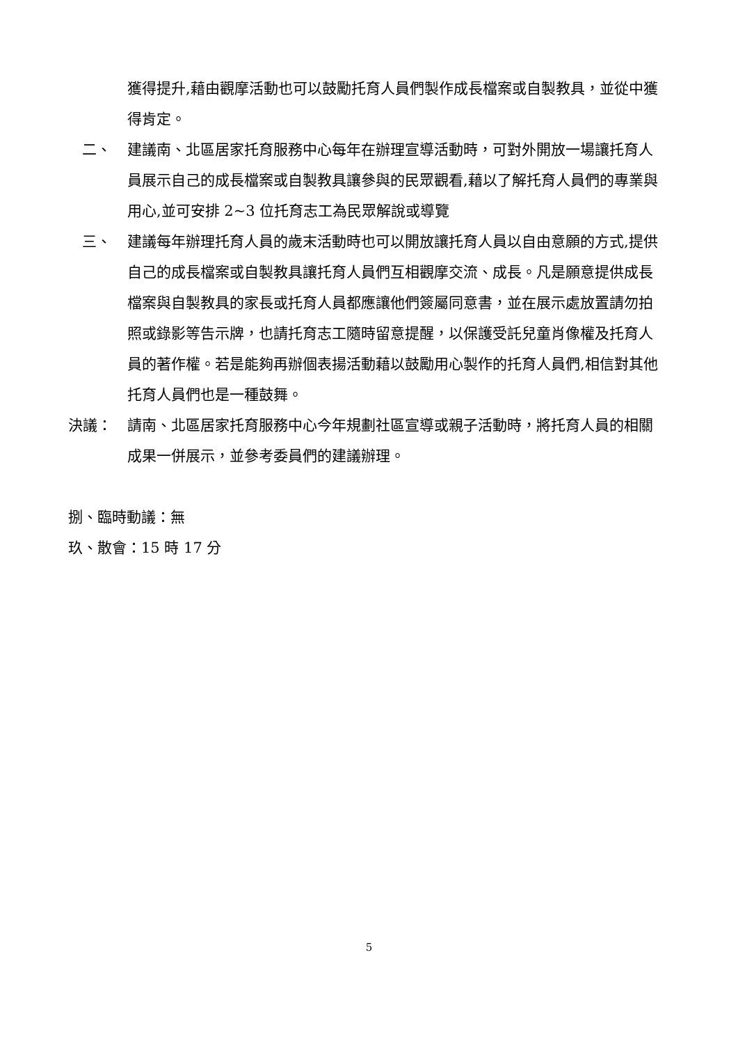獲得提升,藉由觀摩活動也可以鼓勵托育人員們製作成長檔案或自製教具，並從中獲得肯定。
二、 建議南、北區居家托育服務中心每年在辦理宣導活動時，可對外開放一場讓托育人員展示自己的成長檔案或自製教具讓參與的民眾觀看,藉以了解托育人員們的專業與用心,並可安排 2~3 位托育志工為民眾解說或導覽
三、 建議每年辦理托育人員的歲末活動時也可以開放讓托育人員以自由意願的方式,提供自己的成長檔案或自製教具讓托育人員們互相觀摩交流、成長。凡是願意提供成長檔案與自製教具的家長或托育人員都應讓他們簽屬同意書，並在展示處放置請勿拍照或錄影等告示牌，也請托育志工隨時留意提醒，以保護受託兒童肖像權及托育人員的著作權。若是能夠再辦個表揚活動藉以鼓勵用心製作的托育人員們,相信對其他托育人員們也是一種鼓舞。
決議： 請南、北區居家托育服務中心今年規劃社區宣導或親子活動時，將托育人員的相關成果一併展示，並參考委員們的建議辦理。
捌、臨時動議：無
玖、散會：15 時 17 分
5